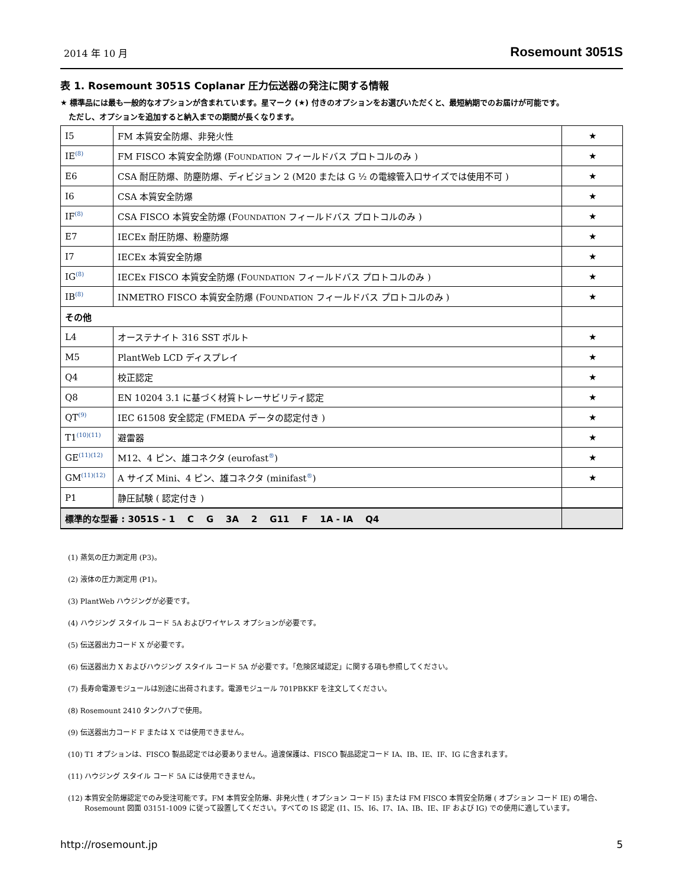2014 年 10 月 Rosemount 3051S
表 1. Rosemount 3051S Coplanar 圧力伝送器の発注に関する情報
★ 標準品には最も一般的なオプションが含まれています。星マーク (★) 付きのオプションをお選びいただくと、最短納期でのお届けが可能です。
ただし、オプションを追加すると納入までの期間が長くなります。
| I5 | FM 本質安全防爆、非発火性 | ★ |
| IE<sup>(8)</sup> | FM FISCO 本質安全防爆 (F OUNDATION フィールドバス プロトコルのみ ) | ★ |
| E6 | CSA 耐圧防爆、防塵防爆、ディビジョン 2 (M20 または G ½ の電線管入口サイズでは使用不可 ) | ★ |
| I6 | CSA 本質安全防爆 | ★ |
| IF<sup>(8)</sup> | CSA FISCO 本質安全防爆 (F OUNDATION フィールドバス プロトコルのみ ) | ★ |
| E7 | IECEx 耐圧防爆、粉塵防爆 | ★ |
| I7 | IECEx 本質安全防爆 | ★ |
| IG<sup>(8)</sup> | IECEx FISCO 本質安全防爆 (F OUNDATION フィールドバス プロトコルのみ ) | ★ |
| IB<sup>(8)</sup> | INMETRO FISCO 本質安全防爆 (F OUNDATION フィールドバス プロトコルのみ ) | ★ |
| その他 | | |
| L4 | オーステナイト 316 SST ボルト | ★ |
| M5 | PlantWeb LCD ディスプレイ | ★ |
| Q4 | 校正認定 | ★ |
| Q8 | EN 10204 3.1 に基づく材質トレーサビリティ認定 | ★ |
| QT<sup>(9)</sup> | IEC 61508 安全認定 (FMEDA データの認定付き ) | ★ |
| T1<sup>(10)(11)</sup> | 避雷器 | ★ |
| GE<sup>(11)(12)</sup> | M12、4 ピン、雄コネクタ (eurofast<sup>®</sup>) | ★ |
| GM<sup>(11)(12)</sup> | A サイズ Mini、4 ピン、雄コネクタ (minifast<sup>®</sup>) | ★ |
| P1 | 静圧試験 ( 認定付き ) | |
| 標準的な型番 : 3051S - 1 C G 3A 2 G11 F 1A - IA Q4 | | |
(1) 蒸気の圧力測定用 (P3)。
(2) 液体の圧力測定用 (P1)。
(3) PlantWeb ハウジングが必要です。
(4) ハウジング スタイル コード 5A およびワイヤレス オプションが必要です。
(5) 伝送器出力コード X が必要です。
(6) 伝送器出力 X およびハウジング スタイル コード 5A が必要です。「危険区域認定」に関する項も参照してください。
(7) 長寿命電源モジュールは別途に出荷されます。電源モジュール 701PBKKF を注文してください。
(8) Rosemount 2410 タンクハブで使用。
(9) 伝送器出力コード F または X では使用できません。
(10) T1 オプションは、FISCO 製品認定では必要ありません。過渡保護は、FISCO 製品認定コード IA、IB、IE、IF、IG に含まれます。
(11) ハウジング スタイル コード 5A には使用できません。
(12) 本質安全防爆認定でのみ受注可能です。FM 本質安全防爆、非発火性 ( オプション コード I5) または FM FISCO 本質安全防爆 ( オプション コード IE) の場合、Rosemount 図面 03151-1009 に従って設置してください。すべての IS 認定 (I1、I5、I6、I7、IA、IB、IE、IF および IG) での使用に適しています。
http://rosemount.jp 5